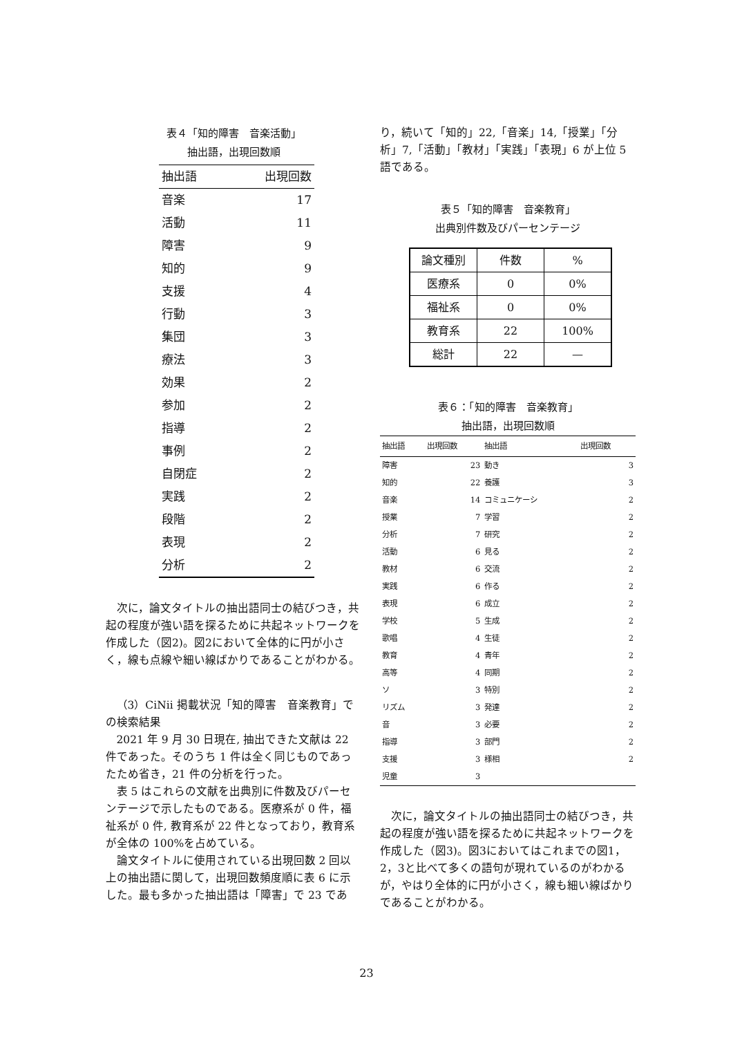表４「知的障害　音楽活動」
抽出語，出現回数順
| 抽出語 | 出現回数 |
| --- | --- |
| 音楽 | 17 |
| 活動 | 11 |
| 障害 | 9 |
| 知的 | 9 |
| 支援 | 4 |
| 行動 | 3 |
| 集団 | 3 |
| 療法 | 3 |
| 効果 | 2 |
| 参加 | 2 |
| 指導 | 2 |
| 事例 | 2 |
| 自閉症 | 2 |
| 実践 | 2 |
| 段階 | 2 |
| 表現 | 2 |
| 分析 | 2 |
次に，論文タイトルの抽出語同士の結びつき，共起の程度が強い語を探るために共起ネットワークを作成した（図2)。図2において全体的に円が小さく，線も点線や細い線ばかりであることがわかる。
（3）CiNii 掲載状況「知的障害　音楽教育」での検索結果
2021 年 9 月 30 日現在, 抽出できた文献は 22 件であった。そのうち 1 件は全く同じものであったため省き，21 件の分析を行った。
表 5 はこれらの文献を出典別に件数及びパーセンテージで示したものである。医療系が 0 件，福祉系が 0 件, 教育系が 22 件となっており，教育系が全体の 100%を占めている。
論文タイトルに使用されている出現回数 2 回以上の抽出語に関して，出現回数頻度順に表 6 に示した。最も多かった抽出語は「障害」で 23 であ
り，続いて「知的」22,「音楽」14,「授業」「分析」7,「活動」「教材」「実践」「表現」6 が上位 5 語である。
表５「知的障害　音楽教育」
出典別件数及びパーセンテージ
| 論文種別 | 件数 | % |
| 医療系 | 0 | 0% |
| 福祉系 | 0 | 0% |
| 教育系 | 22 | 100% |
| 総計 | 22 | — |
表６：「知的障害　音楽教育」
抽出語，出現回数順
| 抽出語 | 出現回数 | 抽出語 | 出現回数 |
| --- | --- | --- | --- |
| 障害 | 23 | 動き | 3 |
| 知的 | 22 | 養護 | 3 |
| 音楽 | 14 | コミュニケーシ | 2 |
| 授業 | 7 | 学習 | 2 |
| 分析 | 7 | 研究 | 2 |
| 活動 | 6 | 見る | 2 |
| 教材 | 6 | 交流 | 2 |
| 実践 | 6 | 作る | 2 |
| 表現 | 6 | 成立 | 2 |
| 学校 | 5 | 生成 | 2 |
| 歌唱 | 4 | 生徒 | 2 |
| 教育 | 4 | 青年 | 2 |
| 高等 | 4 | 同期 | 2 |
| ソ | 3 | 特別 | 2 |
| リズム | 3 | 発達 | 2 |
| 音 | 3 | 必要 | 2 |
| 指導 | 3 | 部門 | 2 |
| 支援 | 3 | 様相 | 2 |
| 児童 | 3 | | |
次に，論文タイトルの抽出語同士の結びつき，共起の程度が強い語を探るために共起ネットワークを作成した（図3)。図3においてはこれまでの図1，2，3と比べて多くの語句が現れているのがわかるが，やはり全体的に円が小さく，線も細い線ばかりであることがわかる。
23